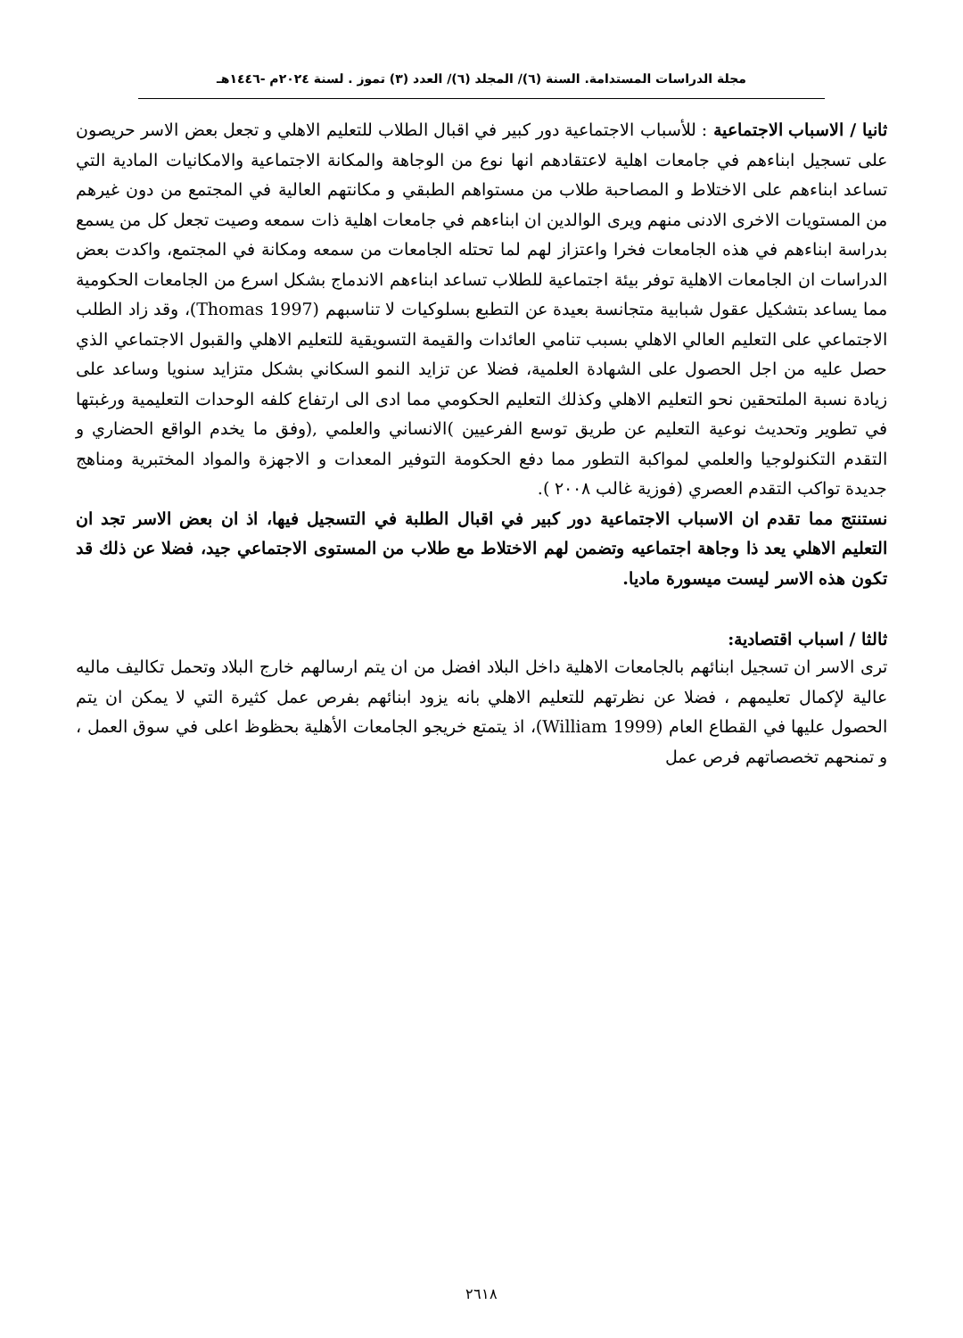مجلة الدراسات المستدامة. السنة (٦)/ المجلد (٦)/ العدد (٣) تموز . لسنة ٢٠٢٤م -١٤٤٦هـ
ثانيا / الاسباب الاجتماعية : للأسباب الاجتماعية دور كبير في اقبال الطلاب للتعليم الاهلي و تجعل بعض الاسر حريصون على تسجيل ابناءهم في جامعات اهلية لاعتقادهم انها نوع من الوجاهة والمكانة الاجتماعية والامكانيات المادية التي تساعد ابناءهم على الاختلاط و المصاحبة طلاب من مستواهم الطبقي و مكانتهم العالية في المجتمع من دون غيرهم من المستويات الاخرى الادنى منهم ويرى الوالدين ان ابناءهم في جامعات اهلية ذات سمعه وصيت تجعل كل من يسمع بدراسة ابناءهم في هذه الجامعات فخرا واعتزاز لهم لما تحتله الجامعات من سمعه ومكانة في المجتمع، واكدت بعض الدراسات ان الجامعات الاهلية توفر بيئة اجتماعية للطلاب تساعد ابناءهم الاندماج بشكل اسرع من الجامعات الحكومية مما يساعد بتشكيل عقول شبابية متجانسة بعيدة عن التطبع بسلوكيات لا تناسبهم (Thomas 1997)، وقد زاد الطلب الاجتماعي على التعليم العالي الاهلي بسبب تنامي العائدات والقيمة التسويقية للتعليم الاهلي والقبول الاجتماعي الذي حصل عليه من اجل الحصول على الشهادة العلمية، فضلا عن تزايد النمو السكاني بشكل متزايد سنويا وساعد على زيادة نسبة الملتحقين نحو التعليم الاهلي وكذلك التعليم الحكومي مما ادى الى ارتفاع كلفه الوحدات التعليمية ورغبتها في تطوير وتحديث نوعية التعليم عن طريق توسع الفرعيين )الانساني والعلمي ,(وفق ما يخدم الواقع الحضاري و التقدم التكنولوجيا والعلمي لمواكبة التطور مما دفع الحكومة التوفير المعدات و الاجهزة والمواد المختبرية ومناهج جديدة تواكب التقدم العصري (فوزية غالب ٢٠٠٨ ).
نستنتج مما تقدم ان الاسباب الاجتماعية دور كبير في اقبال الطلبة في التسجيل فيها، اذ ان بعض الاسر تجد ان التعليم الاهلي يعد ذا وجاهة اجتماعيه وتضمن لهم الاختلاط مع طلاب من المستوى الاجتماعي جيد، فضلا عن ذلك قد تكون هذه الاسر ليست ميسورة ماديا.
ثالثا / اسباب اقتصادية:
ترى الاسر ان تسجيل ابنائهم بالجامعات الاهلية داخل البلاد افضل من ان يتم ارسالهم خارج البلاد وتحمل تكاليف ماليه عالية لإكمال تعليمهم ، فضلا عن نظرتهم للتعليم الاهلي بانه يزود ابنائهم بفرص عمل كثيرة التي لا يمكن ان يتم الحصول عليها في القطاع العام (William 1999)، اذ يتمتع خريجو الجامعات الأهلية بحظوظ اعلى في سوق العمل ، و تمنحهم تخصصاتهم فرص عمل
٢٦١٨